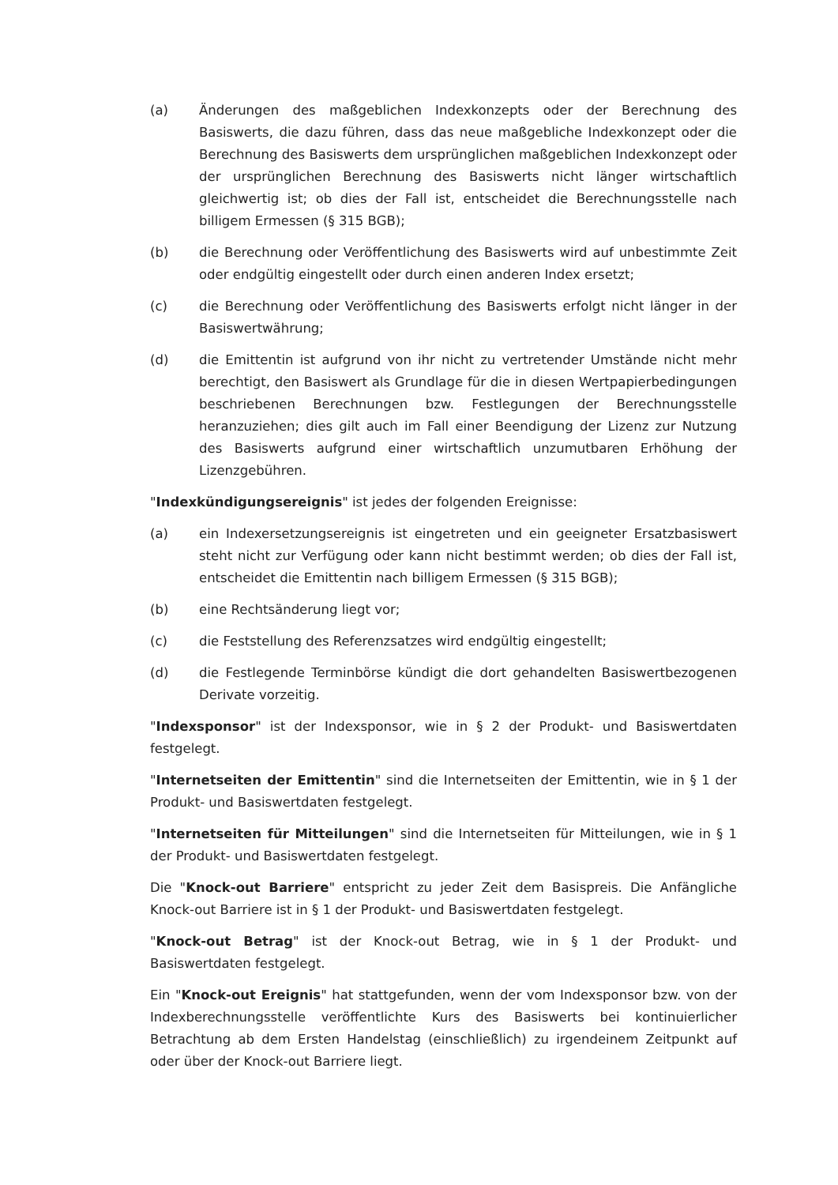(a) Änderungen des maßgeblichen Indexkonzepts oder der Berechnung des Basiswerts, die dazu führen, dass das neue maßgebliche Indexkonzept oder die Berechnung des Basiswerts dem ursprünglichen maßgeblichen Indexkonzept oder der ursprünglichen Berechnung des Basiswerts nicht länger wirtschaftlich gleichwertig ist; ob dies der Fall ist, entscheidet die Berechnungsstelle nach billigem Ermessen (§ 315 BGB);
(b) die Berechnung oder Veröffentlichung des Basiswerts wird auf unbestimmte Zeit oder endgültig eingestellt oder durch einen anderen Index ersetzt;
(c) die Berechnung oder Veröffentlichung des Basiswerts erfolgt nicht länger in der Basiswertwährung;
(d) die Emittentin ist aufgrund von ihr nicht zu vertretender Umstände nicht mehr berechtigt, den Basiswert als Grundlage für die in diesen Wertpapierbedingungen beschriebenen Berechnungen bzw. Festlegungen der Berechnungsstelle heranzuziehen; dies gilt auch im Fall einer Beendigung der Lizenz zur Nutzung des Basiswerts aufgrund einer wirtschaftlich unzumutbaren Erhöhung der Lizenzgebühren.
"Indexkündigungsereignis" ist jedes der folgenden Ereignisse:
(a) ein Indexersetzungsereignis ist eingetreten und ein geeigneter Ersatzbasiswert steht nicht zur Verfügung oder kann nicht bestimmt werden; ob dies der Fall ist, entscheidet die Emittentin nach billigem Ermessen (§ 315 BGB);
(b) eine Rechtsänderung liegt vor;
(c) die Feststellung des Referenzsatzes wird endgültig eingestellt;
(d) die Festlegende Terminbörse kündigt die dort gehandelten Basiswertbezogenen Derivate vorzeitig.
"Indexsponsor" ist der Indexsponsor, wie in § 2 der Produkt- und Basiswertdaten festgelegt.
"Internetseiten der Emittentin" sind die Internetseiten der Emittentin, wie in § 1 der Produkt- und Basiswertdaten festgelegt.
"Internetseiten für Mitteilungen" sind die Internetseiten für Mitteilungen, wie in § 1 der Produkt- und Basiswertdaten festgelegt.
Die "Knock-out Barriere" entspricht zu jeder Zeit dem Basispreis. Die Anfängliche Knock-out Barriere ist in § 1 der Produkt- und Basiswertdaten festgelegt.
"Knock-out Betrag" ist der Knock-out Betrag, wie in § 1 der Produkt- und Basiswertdaten festgelegt.
Ein "Knock-out Ereignis" hat stattgefunden, wenn der vom Indexsponsor bzw. von der Indexberechnungsstelle veröffentlichte Kurs des Basiswerts bei kontinuierlicher Betrachtung ab dem Ersten Handelstag (einschließlich) zu irgendeinem Zeitpunkt auf oder über der Knock-out Barriere liegt.